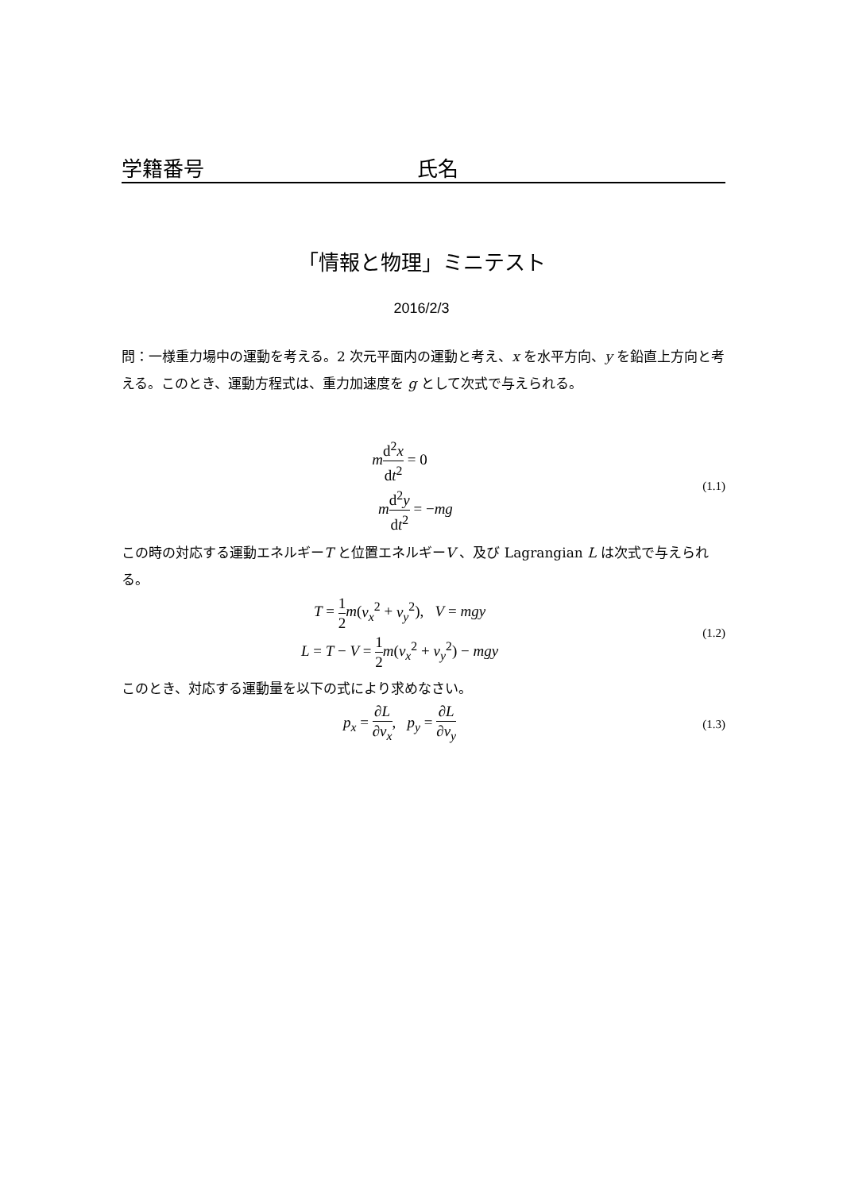学籍番号 氏名
「情報と物理」ミニテスト
2016/2/3
問：一様重力場中の運動を考える。2 次元平面内の運動と考え、x を水平方向、y を鉛直上方向と考える。このとき、運動方程式は、重力加速度を g として次式で与えられる。
md<sup>2</sup>x dt<sup>2</sup> = 0
md<sup>2</sup>y dt<sup>2</sup> = −mg
(1.1)
この時の対応する運動エネルギーT と位置エネルギーV 、及び Lagrangian L は次式で与えられる。
T = 1 2 m(v<sub>x</sub><sup>2</sup> + v<sub>y</sub><sup>2</sup>), V = mgy
L = T − V = 1 2 m(v<sub>x</sub><sup>2</sup> + v<sub>y</sub><sup>2</sup>) − mgy
(1.2)
このとき、対応する運動量を以下の式により求めなさい。
p<sub>x</sub> = ∂L ∂v<sub>x</sub>, p<sub>y</sub> = ∂L ∂v<sub>y</sub>
(1.3)